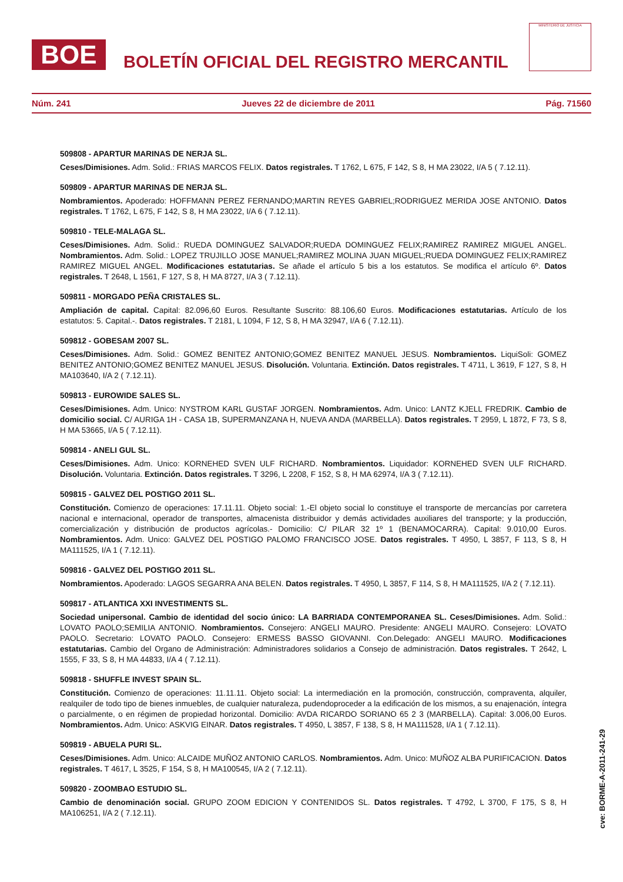BOE
BOLETÍN OFICIAL DEL REGISTRO MERCANTIL
MINISTERIO DE JUSTICIA
Núm. 241 Jueves 22 de diciembre de 2011 Pág. 71560
509808 - APARTUR MARINAS DE NERJA SL.
Ceses/Dimisiones. Adm. Solid.: FRIAS MARCOS FELIX. Datos registrales. T 1762, L 675, F 142, S 8, H MA 23022, I/A 5 ( 7.12.11).
509809 - APARTUR MARINAS DE NERJA SL.
Nombramientos. Apoderado: HOFFMANN PEREZ FERNANDO;MARTIN REYES GABRIEL;RODRIGUEZ MERIDA JOSE ANTONIO. Datos registrales. T 1762, L 675, F 142, S 8, H MA 23022, I/A 6 ( 7.12.11).
509810 - TELE-MALAGA SL.
Ceses/Dimisiones. Adm. Solid.: RUEDA DOMINGUEZ SALVADOR;RUEDA DOMINGUEZ FELIX;RAMIREZ RAMIREZ MIGUEL ANGEL. Nombramientos. Adm. Solid.: LOPEZ TRUJILLO JOSE MANUEL;RAMIREZ MOLINA JUAN MIGUEL;RUEDA DOMINGUEZ FELIX;RAMIREZ RAMIREZ MIGUEL ANGEL. Modificaciones estatutarias. Se añade el artículo 5 bis a los estatutos. Se modifica el artículo 6º. Datos registrales. T 2648, L 1561, F 127, S 8, H MA 8727, I/A 3 ( 7.12.11).
509811 - MORGADO PEÑA CRISTALES SL.
Ampliación de capital. Capital: 82.096,60 Euros. Resultante Suscrito: 88.106,60 Euros. Modificaciones estatutarias. Artículo de los estatutos: 5. Capital.-. Datos registrales. T 2181, L 1094, F 12, S 8, H MA 32947, I/A 6 ( 7.12.11).
509812 - GOBESAM 2007 SL.
Ceses/Dimisiones. Adm. Solid.: GOMEZ BENITEZ ANTONIO;GOMEZ BENITEZ MANUEL JESUS. Nombramientos. LiquiSoli: GOMEZ BENITEZ ANTONIO;GOMEZ BENITEZ MANUEL JESUS. Disolución. Voluntaria. Extinción. Datos registrales. T 4711, L 3619, F 127, S 8, H MA103640, I/A 2 ( 7.12.11).
509813 - EUROWIDE SALES SL.
Ceses/Dimisiones. Adm. Unico: NYSTROM KARL GUSTAF JORGEN. Nombramientos. Adm. Unico: LANTZ KJELL FREDRIK. Cambio de domicilio social. C/ AURIGA 1H - CASA 1B, SUPERMANZANA H, NUEVA ANDA (MARBELLA). Datos registrales. T 2959, L 1872, F 73, S 8, H MA 53665, I/A 5 ( 7.12.11).
509814 - ANELI GUL SL.
Ceses/Dimisiones. Adm. Unico: KORNEHED SVEN ULF RICHARD. Nombramientos. Liquidador: KORNEHED SVEN ULF RICHARD. Disolución. Voluntaria. Extinción. Datos registrales. T 3296, L 2208, F 152, S 8, H MA 62974, I/A 3 ( 7.12.11).
509815 - GALVEZ DEL POSTIGO 2011 SL.
Constitución. Comienzo de operaciones: 17.11.11. Objeto social: 1.-El objeto social lo constituye el transporte de mercancías por carretera nacional e internacional, operador de transportes, almacenista distribuidor y demás actividades auxiliares del transporte; y la producción, comercialización y distribución de productos agrícolas.- Domicilio: C/ PILAR 32 1º 1 (BENAMOCARRA). Capital: 9.010,00 Euros. Nombramientos. Adm. Unico: GALVEZ DEL POSTIGO PALOMO FRANCISCO JOSE. Datos registrales. T 4950, L 3857, F 113, S 8, H MA111525, I/A 1 ( 7.12.11).
509816 - GALVEZ DEL POSTIGO 2011 SL.
Nombramientos. Apoderado: LAGOS SEGARRA ANA BELEN. Datos registrales. T 4950, L 3857, F 114, S 8, H MA111525, I/A 2 ( 7.12.11).
509817 - ATLANTICA XXI INVESTIMENTS SL.
Sociedad unipersonal. Cambio de identidad del socio único: LA BARRIADA CONTEMPORANEA SL. Ceses/Dimisiones. Adm. Solid.: LOVATO PAOLO;SEMILIA ANTONIO. Nombramientos. Consejero: ANGELI MAURO. Presidente: ANGELI MAURO. Consejero: LOVATO PAOLO. Secretario: LOVATO PAOLO. Consejero: ERMESS BASSO GIOVANNI. Con.Delegado: ANGELI MAURO. Modificaciones estatutarias. Cambio del Organo de Administración: Administradores solidarios a Consejo de administración. Datos registrales. T 2642, L 1555, F 33, S 8, H MA 44833, I/A 4 ( 7.12.11).
509818 - SHUFFLE INVEST SPAIN SL.
Constitución. Comienzo de operaciones: 11.11.11. Objeto social: La intermediación en la promoción, construcción, compraventa, alquiler, realquiler de todo tipo de bienes inmuebles, de cualquier naturaleza, pudendoproceder a la edificación de los mismos, a su enajenación, íntegra o parcialmente, o en régimen de propiedad horizontal. Domicilio: AVDA RICARDO SORIANO 65 2 3 (MARBELLA). Capital: 3.006,00 Euros. Nombramientos. Adm. Unico: ASKVIG EINAR. Datos registrales. T 4950, L 3857, F 138, S 8, H MA111528, I/A 1 ( 7.12.11).
509819 - ABUELA PURI SL.
Ceses/Dimisiones. Adm. Unico: ALCAIDE MUÑOZ ANTONIO CARLOS. Nombramientos. Adm. Unico: MUÑOZ ALBA PURIFICACION. Datos registrales. T 4617, L 3525, F 154, S 8, H MA100545, I/A 2 ( 7.12.11).
509820 - ZOOMBAO ESTUDIO SL.
Cambio de denominación social. GRUPO ZOOM EDICION Y CONTENIDOS SL. Datos registrales. T 4792, L 3700, F 175, S 8, H MA106251, I/A 2 ( 7.12.11).
cve: BORME-A-2011-241-29